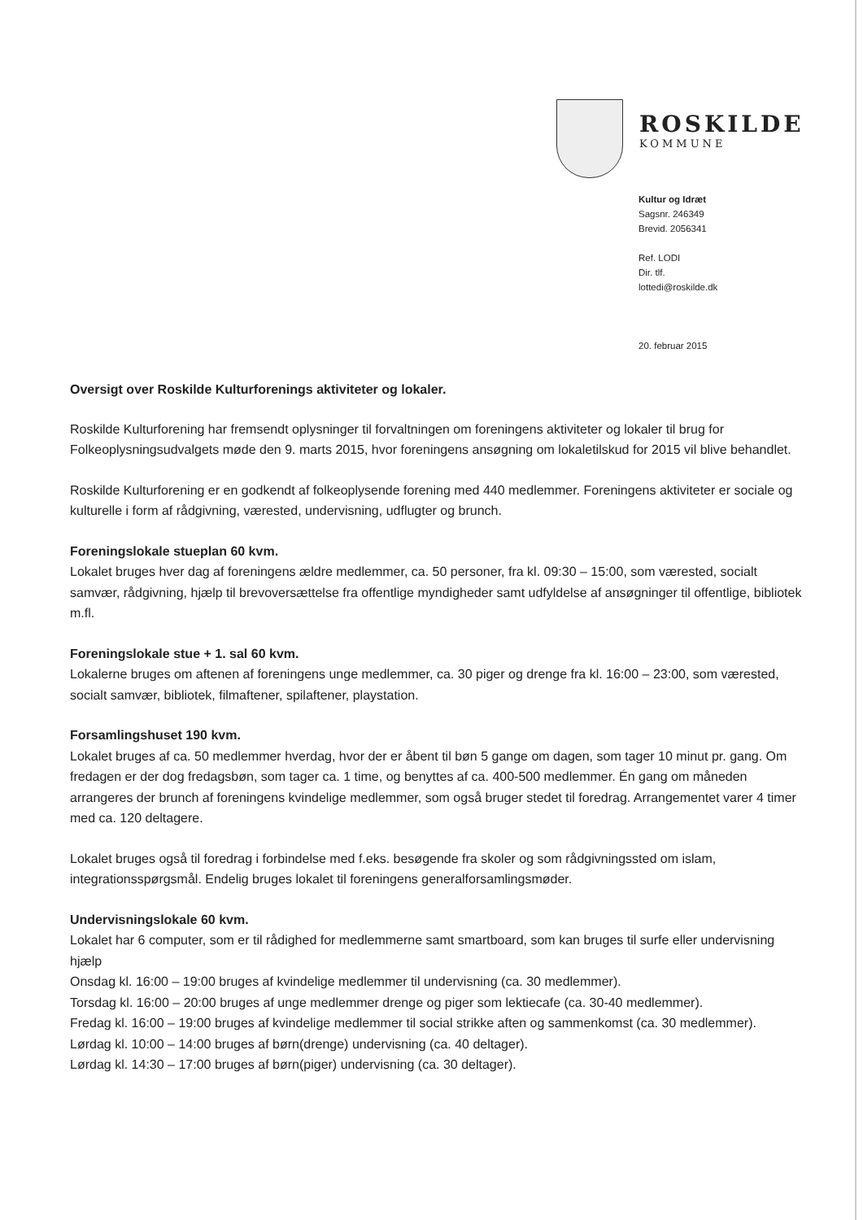ROSKILDE
KOMMUNE
Kultur og Idræt
Sagsnr. 246349
Brevid. 2056341
Ref. LODI
Dir. tlf.
lottedi@roskilde.dk
20. februar 2015
Oversigt over Roskilde Kulturforenings aktiviteter og lokaler.
Roskilde Kulturforening har fremsendt oplysninger til forvaltningen om foreningens aktiviteter og lokaler til brug for Folkeoplysningsudvalgets møde den 9. marts 2015, hvor foreningens ansøgning om lokaletilskud for 2015 vil blive behandlet.
Roskilde Kulturforening er en godkendt af folkeoplysende forening med 440 medlemmer. Foreningens aktiviteter er sociale og kulturelle i form af rådgivning, værested, undervisning, udflugter og brunch.
Foreningslokale stueplan 60 kvm.
Lokalet bruges hver dag af foreningens ældre medlemmer, ca. 50 personer, fra kl. 09:30 – 15:00, som værested, socialt samvær, rådgivning, hjælp til brevoversættelse fra offentlige myndigheder samt udfyldelse af ansøgninger til offentlige, bibliotek m.fl.
Foreningslokale stue + 1. sal 60 kvm.
Lokalerne bruges om aftenen af foreningens unge medlemmer, ca. 30 piger og drenge fra kl. 16:00 – 23:00, som værested, socialt samvær, bibliotek, filmaftener, spilaftener, playstation.
Forsamlingshuset 190 kvm.
Lokalet bruges af ca. 50 medlemmer hverdag, hvor der er åbent til bøn 5 gange om dagen, som tager 10 minut pr. gang. Om fredagen er der dog fredagsbøn, som tager ca. 1 time, og benyttes af ca. 400-500 medlemmer. Én gang om måneden arrangeres der brunch af foreningens kvindelige medlemmer, som også bruger stedet til foredrag. Arrangementet varer 4 timer med ca. 120 deltagere.
Lokalet bruges også til foredrag i forbindelse med f.eks. besøgende fra skoler og som rådgivningssted om islam, integrationsspørgsmål. Endelig bruges lokalet til foreningens generalforsamlingsmøder.
Undervisningslokale 60 kvm.
Lokalet har 6 computer, som er til rådighed for medlemmerne samt smartboard, som kan bruges til surfe eller undervisning hjælp
Onsdag kl. 16:00 – 19:00 bruges af kvindelige medlemmer til undervisning (ca. 30 medlemmer).
Torsdag kl. 16:00 – 20:00 bruges af unge medlemmer drenge og piger som lektiecafe (ca. 30-40 medlemmer).
Fredag kl. 16:00 – 19:00 bruges af kvindelige medlemmer til social strikke aften og sammenkomst (ca. 30 medlemmer).
Lørdag kl. 10:00 – 14:00 bruges af børn(drenge) undervisning (ca. 40 deltager).
Lørdag kl. 14:30 – 17:00 bruges af børn(piger) undervisning (ca. 30 deltager).